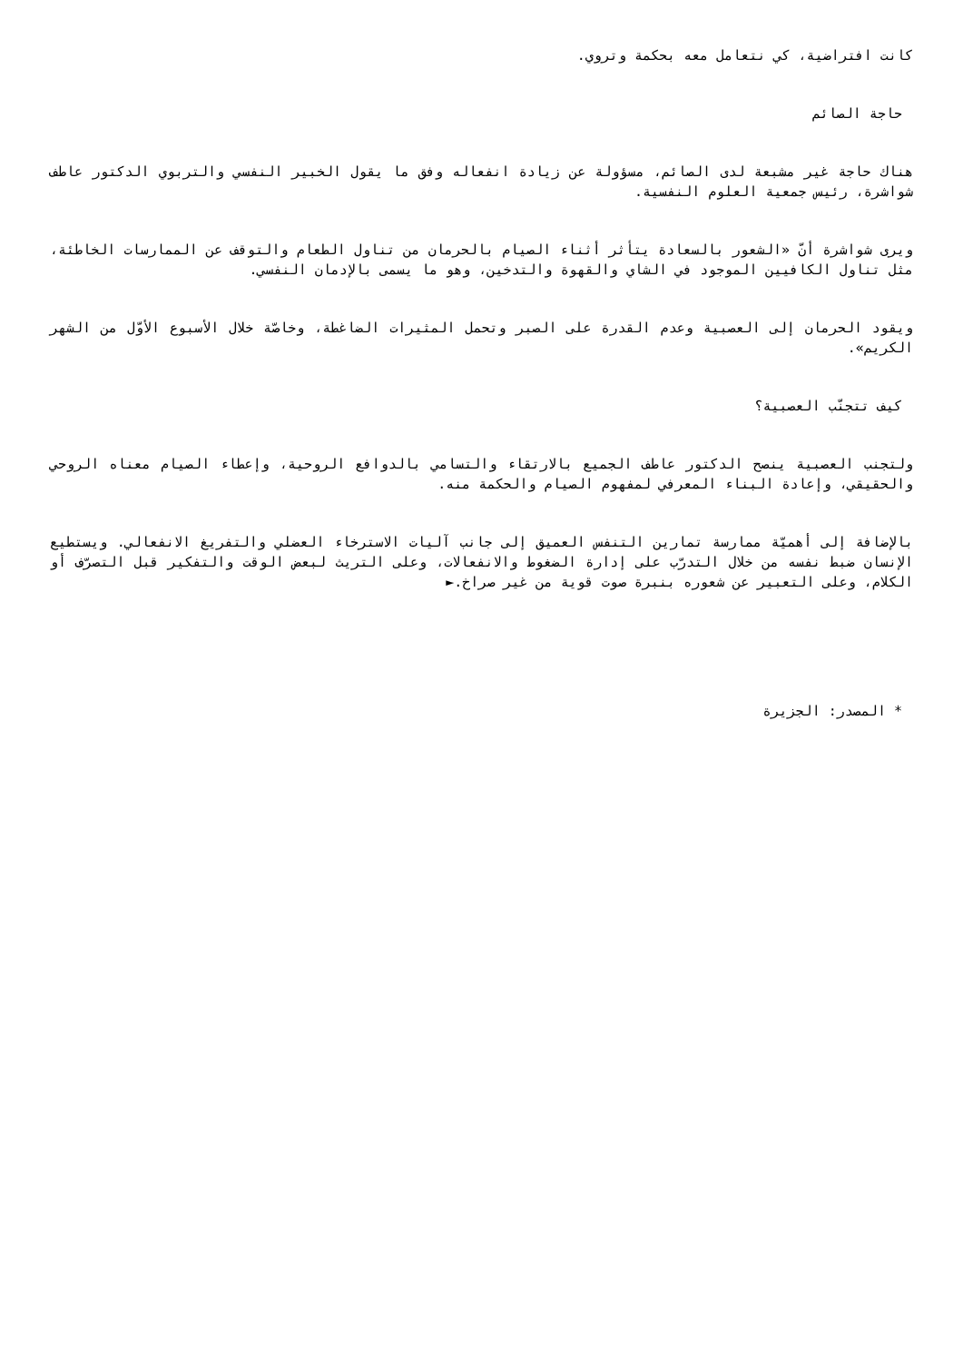كانت افتراضية، كي نتعامل معه بحكمة وتروي.
حاجة الصائم
هناك حاجة غير مشبعة لدى الصائم، مسؤولة عن زيادة انفعاله وفق ما يقول الخبير النفسي والتربوي الدكتور عاطف شواشرة، رئيس جمعية العلوم النفسية.
ويرى شواشرة أنّ «الشعور بالسعادة يتأثر أثناء الصيام بالحرمان من تناول الطعام والتوقف عن الممارسات الخاطئة، مثل تناول الكافيين الموجود في الشاي والقهوة والتدخين، وهو ما يسمى بالإدمان النفسي.
ويقود الحرمان إلى العصبية وعدم القدرة على الصبر وتحمل المثيرات الضاغطة، وخاصّة خلال الأسبوع الأوّل من الشهر الكريم».
كيف تتجنّب العصبية؟
ولتجنب العصبية ينصح الدكتور عاطف الجميع بالارتقاء والتسامي بالدوافع الروحية، وإعطاء الصيام معناه الروحي والحقيقي، وإعادة البناء المعرفي لمفهوم الصيام والحكمة منه.
بالإضافة إلى أهميّة ممارسة تمارين التنفس العميق إلى جانب آليات الاسترخاء العضلي والتفريغ الانفعالي. ويستطيع الإنسان ضبط نفسه من خلال التدرّب على إدارة الضغوط والانفعالات، وعلى التريث لبعض الوقت والتفكير قبل التصرّف أو الكلام، وعلى التعبير عن شعوره بنبرة صوت قوية من غير صراخ.►
* المصدر: الجزيرة